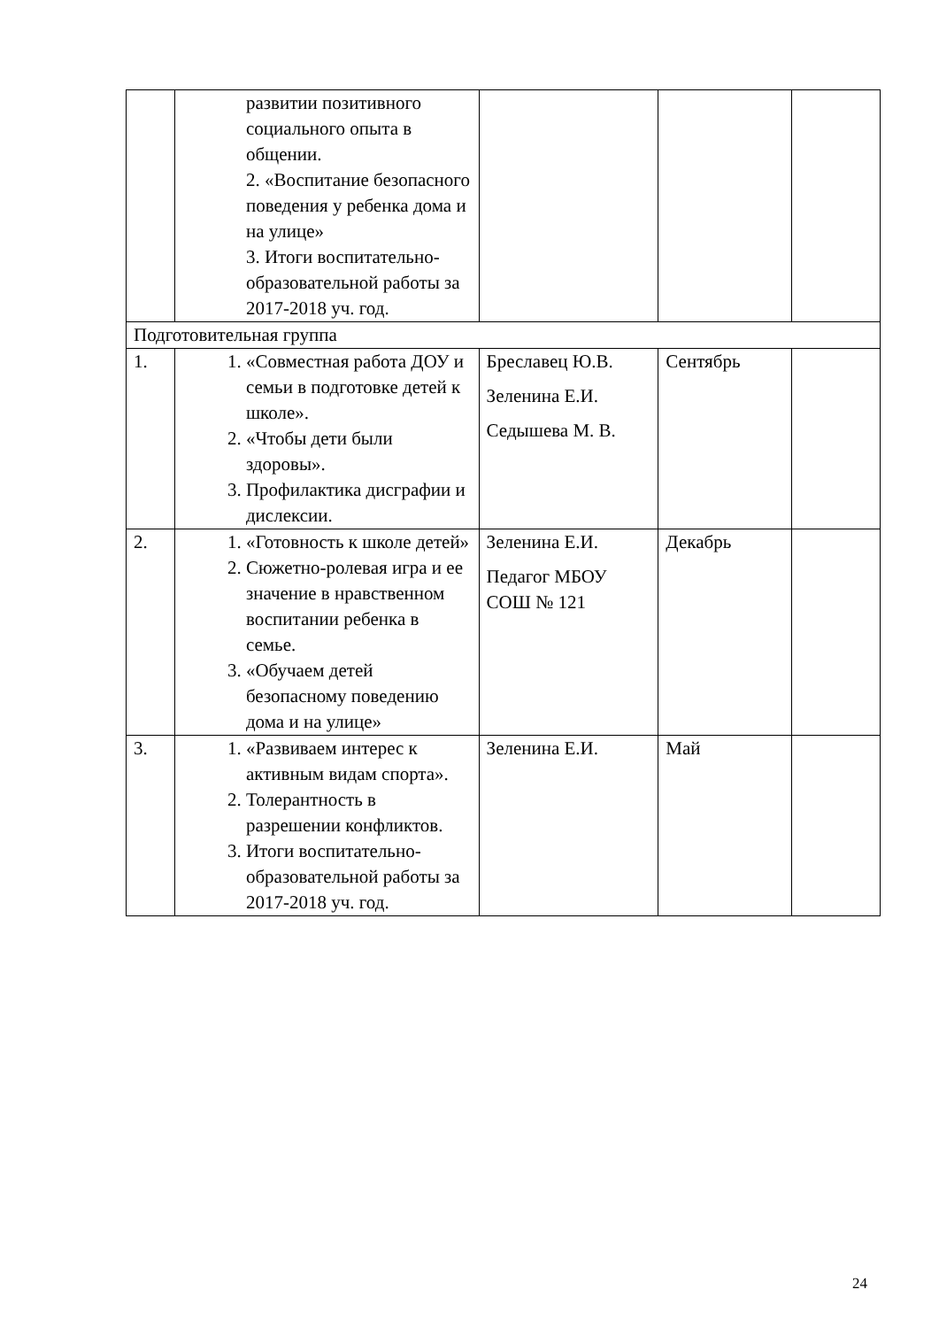| | развитии позитивного социального опыта в общении. 2. «Воспитание безопасного поведения у ребенка дома и на улице» 3. Итоги воспитательно-образовательной работы за 2017-2018 уч. год. | | | |
| Подготовительная группа | | | | |
| 1. | 1. «Совместная работа ДОУ и семьи в подготовке детей к школе». 2. «Чтобы дети были здоровы». 3. Профилактика дисграфии и дислексии. | Бреславец Ю.В. Зеленина Е.И. Седышева М. В. | Сентябрь | |
| 2. | 1. «Готовность к школе детей» 2. Сюжетно-ролевая игра и ее значение в нравственном воспитании ребенка в семье. 3. «Обучаем детей безопасному поведению дома и на улице» | Зеленина Е.И. Педагог МБОУ СОШ № 121 | Декабрь | |
| 3. | 1. «Развиваем интерес к активным видам спорта». 2. Толерантность в разрешении конфликтов. 3. Итоги воспитательно-образовательной работы за 2017-2018 уч. год. | Зеленина Е.И. | Май | |
24